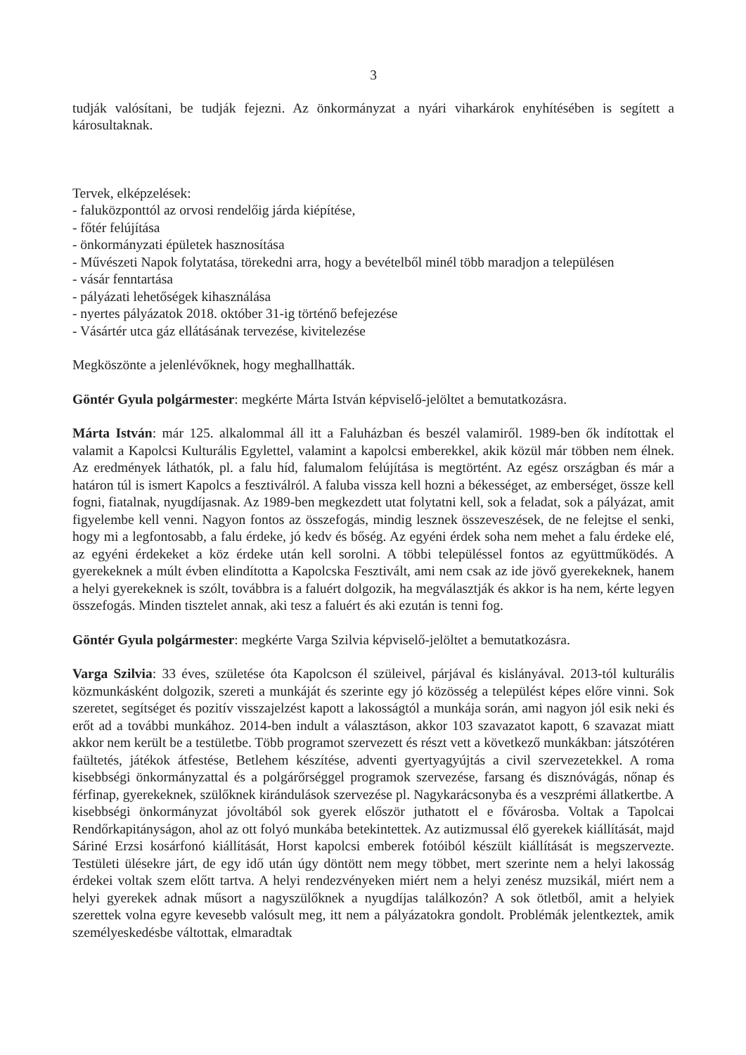3
tudják valósítani, be tudják fejezni. Az önkormányzat a nyári viharkárok enyhítésében is segített a károsultaknak.
Tervek, elképzelések:
- faluközponttól az orvosi rendelőig járda kiépítése,
- főtér felújítása
- önkormányzati épületek hasznosítása
- Művészeti Napok folytatása, törekedni arra, hogy a bevételből minél több maradjon a településen
- vásár fenntartása
- pályázati lehetőségek kihasználása
- nyertes pályázatok 2018. október 31-ig történő befejezése
- Vásártér utca gáz ellátásának tervezése, kivitelezése
Megköszönte a jelenlévőknek, hogy meghallhatták.
Göntér Gyula polgármester: megkérte Márta István képviselő-jelöltet a bemutatkozásra.
Márta István: már 125. alkalommal áll itt a Faluházban és beszél valamiről. 1989-ben ők indítottak el valamit a Kapolcsi Kulturális Egylettel, valamint a kapolcsi emberekkel, akik közül már többen nem élnek. Az eredmények láthatók, pl. a falu híd, falumalom felújítása is megtörtént. Az egész országban és már a határon túl is ismert Kapolcs a fesztiválról. A faluba vissza kell hozni a békességet, az emberséget, össze kell fogni, fiatalnak, nyugdíjasnak. Az 1989-ben megkezdett utat folytatni kell, sok a feladat, sok a pályázat, amit figyelembe kell venni. Nagyon fontos az összefogás, mindig lesznek összeveszések, de ne felejtse el senki, hogy mi a legfontosabb, a falu érdeke, jó kedv és bőség. Az egyéni érdek soha nem mehet a falu érdeke elé, az egyéni érdekeket a köz érdeke után kell sorolni. A többi településsel fontos az együttműködés. A gyerekeknek a múlt évben elindította a Kapolcska Fesztivált, ami nem csak az ide jövő gyerekeknek, hanem a helyi gyerekeknek is szólt, továbbra is a faluért dolgozik, ha megválasztják és akkor is ha nem, kérte legyen összefogás. Minden tisztelet annak, aki tesz a faluért és aki ezután is tenni fog.
Göntér Gyula polgármester: megkérte Varga Szilvia képviselő-jelöltet a bemutatkozásra.
Varga Szilvia: 33 éves, születése óta Kapolcson él szüleivel, párjával és kislányával. 2013-tól kulturális közmunkásként dolgozik, szereti a munkáját és szerinte egy jó közösség a települést képes előre vinni. Sok szeretet, segítséget és pozitív visszajelzést kapott a lakosságtól a munkája során, ami nagyon jól esik neki és erőt ad a további munkához. 2014-ben indult a választáson, akkor 103 szavazatot kapott, 6 szavazat miatt akkor nem került be a testületbe. Több programot szervezett és részt vett a következő munkákban: játszótéren faültetés, játékok átfestése, Betlehem készítése, adventi gyertyagyújtás a civil szervezetekkel. A roma kisebbségi önkormányzattal és a polgárőrséggel programok szervezése, farsang és disznóvágás, nőnap és férfinap, gyerekeknek, szülőknek kirándulások szervezése pl. Nagykarácsonyba és a veszprémi állatkertbe. A kisebbségi önkormányzat jóvoltából sok gyerek először juthatott el e fővárosba. Voltak a Tapolcai Rendőrkapitányságon, ahol az ott folyó munkába betekintettek. Az autizmussal élő gyerekek kiállítását, majd Sáriné Erzsi kosárfonó kiállítását, Horst kapolcsi emberek fotóiból készült kiállítását is megszervezte. Testületi ülésekre járt, de egy idő után úgy döntött nem megy többet, mert szerinte nem a helyi lakosság érdekei voltak szem előtt tartva. A helyi rendezvényeken miért nem a helyi zenész muzsikál, miért nem a helyi gyerekek adnak műsort a nagyszülőknek a nyugdíjas találkozón? A sok ötletből, amit a helyiek szerettek volna egyre kevesebb valósult meg, itt nem a pályázatokra gondolt. Problémák jelentkeztek, amik személyeskedésbe váltottak, elmaradtak